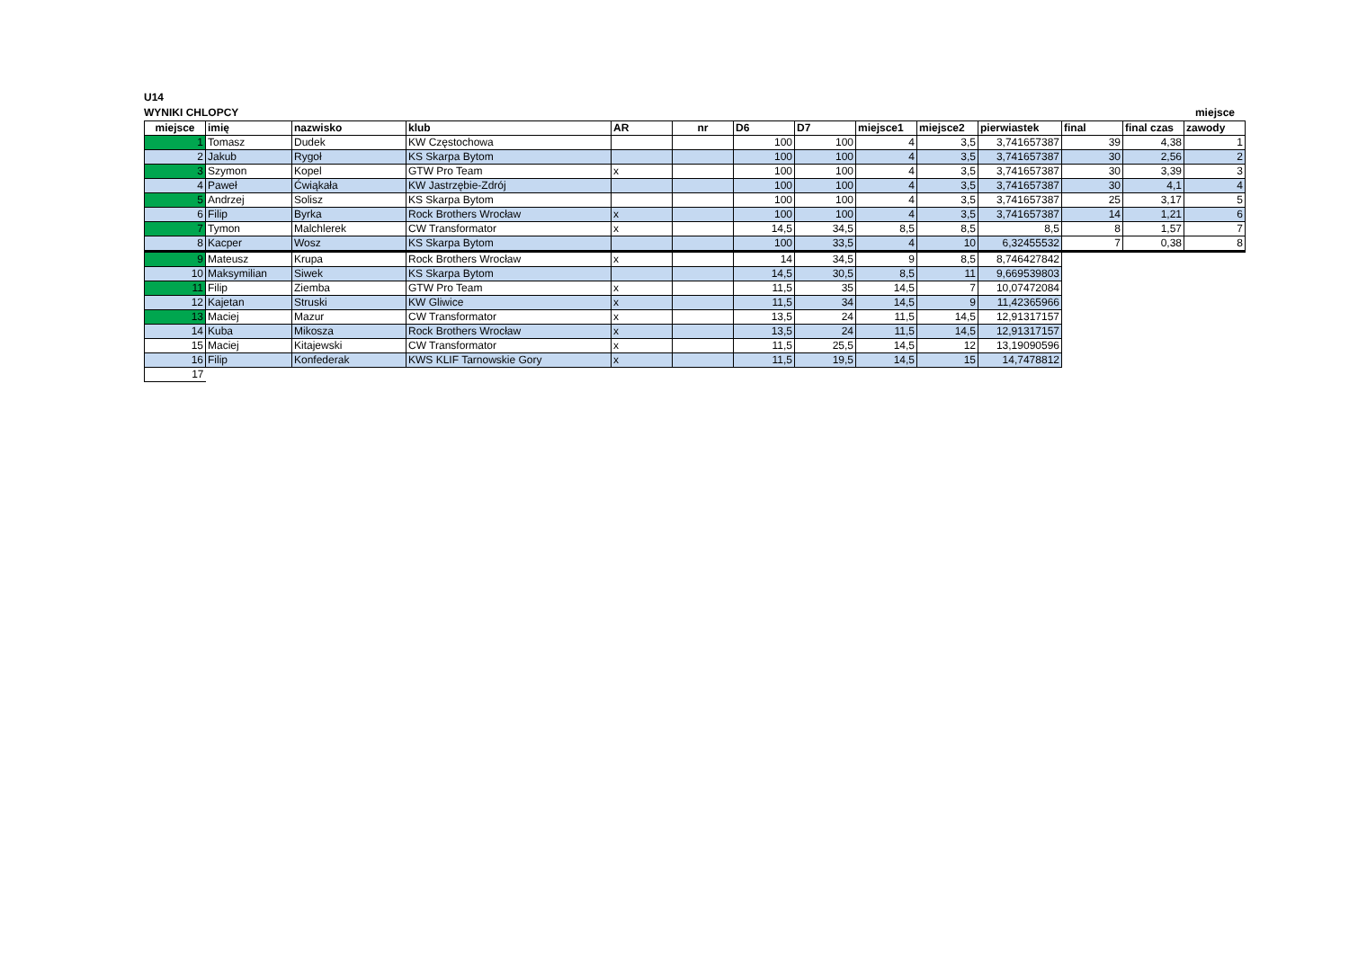U14
WYNIKI CHLOPCY miejsce
| miejsce | imię | nazwisko | klub | AR | nr | D6 | D7 | miejsce1 | miejsce2 | pierwiastek | final | final czas | zawody |
| --- | --- | --- | --- | --- | --- | --- | --- | --- | --- | --- | --- | --- | --- |
| 1 | Tomasz | Dudek | KW Częstochowa | | | 100 | 100 | 4 | 3,5 | 3,741657387 | 39 | 4,38 | 1 |
| 2 | Jakub | Rygoł | KS Skarpa Bytom | | | 100 | 100 | 4 | 3,5 | 3,741657387 | 30 | 2,56 | 2 |
| 3 | Szymon | Kopel | GTW Pro Team | x | | 100 | 100 | 4 | 3,5 | 3,741657387 | 30 | 3,39 | 3 |
| 4 | Paweł | Ćwiąkała | KW Jastrzębie-Zdrój | | | 100 | 100 | 4 | 3,5 | 3,741657387 | 30 | 4,1 | 4 |
| 5 | Andrzej | Solisz | KS Skarpa Bytom | | | 100 | 100 | 4 | 3,5 | 3,741657387 | 25 | 3,17 | 5 |
| 6 | Filip | Byrka | Rock Brothers Wrocław | x | | 100 | 100 | 4 | 3,5 | 3,741657387 | 14 | 1,21 | 6 |
| 7 | Tymon | Malchlerek | CW Transformator | x | | 14,5 | 34,5 | 8,5 | 8,5 | 8,5 | 8 | 1,57 | 7 |
| 8 | Kacper | Wosz | KS Skarpa Bytom | | | 100 | 33,5 | 4 | 10 | 6,32455532 | 7 | 0,38 | 8 |
| 9 | Mateusz | Krupa | Rock Brothers Wrocław | x | | 14 | 34,5 | 9 | 8,5 | 8,746427842 | | | |
| 10 | Maksymilian | Siwek | KS Skarpa Bytom | | | 14,5 | 30,5 | 8,5 | 11 | 9,669539803 | | | |
| 11 | Filip | Ziemba | GTW Pro Team | x | | 11,5 | 35 | 14,5 | 7 | 10,07472084 | | | |
| 12 | Kajetan | Struski | KW Gliwice | x | | 11,5 | 34 | 14,5 | 9 | 11,42365966 | | | |
| 13 | Maciej | Mazur | CW Transformator | x | | 13,5 | 24 | 11,5 | 14,5 | 12,91317157 | | | |
| 14 | Kuba | Mikosza | Rock Brothers Wrocław | x | | 13,5 | 24 | 11,5 | 14,5 | 12,91317157 | | | |
| 15 | Maciej | Kitajewski | CW Transformator | x | | 11,5 | 25,5 | 14,5 | 12 | 13,19090596 | | | |
| 16 | Filip | Konfederak | KWS KLIF Tarnowskie Gory | x | | 11,5 | 19,5 | 14,5 | 15 | 14,7478812 | | | |
| 17 | | | | | | | | | | | | | |